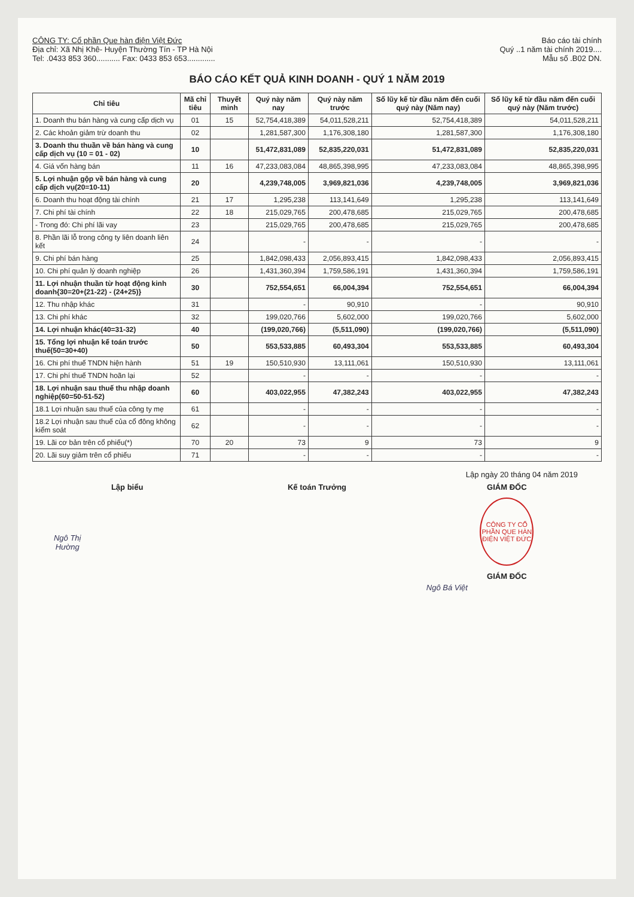CÔNG TY: Cổ phần Que hàn điện Việt Đức
Địa chỉ: Xã Nhị Khê- Huyện Thường Tín - TP Hà Nội
Tel: .0433 853 360........... Fax: 0433 853 653.............
Báo cáo tài chính
Quý ..1 năm tài chính 2019....
Mẫu số .B02 DN.
BÁO CÁO KẾT QUẢ KINH DOANH - QUÝ 1 NĂM 2019
| Chỉ tiêu | Mã chỉ tiêu | Thuyết minh | Quý này năm nay | Quý này năm trước | Số lũy kế từ đầu năm đến cuối quý này (Năm nay) | Số lũy kế từ đầu năm đến cuối quý này (Năm trước) |
| --- | --- | --- | --- | --- | --- | --- |
| 1. Doanh thu bán hàng và cung cấp dịch vụ | 01 | 15 | 52,754,418,389 | 54,011,528,211 | 52,754,418,389 | 54,011,528,211 |
| 2. Các khoản giảm trừ doanh thu | 02 | | 1,281,587,300 | 1,176,308,180 | 1,281,587,300 | 1,176,308,180 |
| 3. Doanh thu thuần về bán hàng và cung cấp dịch vụ (10 = 01 - 02) | 10 | | 51,472,831,089 | 52,835,220,031 | 51,472,831,089 | 52,835,220,031 |
| 4. Giá vốn hàng bán | 11 | 16 | 47,233,083,084 | 48,865,398,995 | 47,233,083,084 | 48,865,398,995 |
| 5. Lợi nhuận gộp về bán hàng và cung cấp dịch vụ(20=10-11) | 20 | | 4,239,748,005 | 3,969,821,036 | 4,239,748,005 | 3,969,821,036 |
| 6. Doanh thu hoạt động tài chính | 21 | 17 | 1,295,238 | 113,141,649 | 1,295,238 | 113,141,649 |
| 7. Chi phí tài chính | 22 | 18 | 215,029,765 | 200,478,685 | 215,029,765 | 200,478,685 |
| - Trong đó: Chi phí lãi vay | 23 | | 215,029,765 | 200,478,685 | 215,029,765 | 200,478,685 |
| 8. Phần lãi lỗ trong công ty liên doanh liên kết | 24 | | - | - | - | - |
| 9. Chi phí bán hàng | 25 | | 1,842,098,433 | 2,056,893,415 | 1,842,098,433 | 2,056,893,415 |
| 10. Chi phí quản lý doanh nghiệp | 26 | | 1,431,360,394 | 1,759,586,191 | 1,431,360,394 | 1,759,586,191 |
| 11. Lợi nhuận thuần từ hoạt động kinh doanh{30=20+(21-22) - (24+25)} | 30 | | 752,554,651 | 66,004,394 | 752,554,651 | 66,004,394 |
| 12. Thu nhập khác | 31 | | - | 90,910 | - | 90,910 |
| 13. Chi phí khác | 32 | | 199,020,766 | 5,602,000 | 199,020,766 | 5,602,000 |
| 14. Lợi nhuận khác(40=31-32) | 40 | | (199,020,766) | (5,511,090) | (199,020,766) | (5,511,090) |
| 15. Tổng lợi nhuận kế toán trước thuế(50=30+40) | 50 | | 553,533,885 | 60,493,304 | 553,533,885 | 60,493,304 |
| 16. Chi phí thuế TNDN hiện hành | 51 | 19 | 150,510,930 | 13,111,061 | 150,510,930 | 13,111,061 |
| 17. Chi phí thuế TNDN hoãn lại | 52 | | - | - | - | - |
| 18. Lợi nhuận sau thuế thu nhập doanh nghiệp(60=50-51-52) | 60 | | 403,022,955 | 47,382,243 | 403,022,955 | 47,382,243 |
| 18.1 Lợi nhuận sau thuế của công ty mẹ | 61 | | - | - | - | - |
| 18.2 Lợi nhuận sau thuế của cổ đông không kiểm soát | 62 | | - | - | - | - |
| 19. Lãi cơ bản trên cổ phiếu(*) | 70 | 20 | 73 | 9 | 73 | 9 |
| 20. Lãi suy giảm trên cổ phiếu | 71 | | - | - | - | - |
Lập ngày 20 tháng 04 năm 2019
Lập biểu
Ngô Thị Hường
Kế toán Trưởng GIÁM ĐỐC
CÔNG TY CỔ PHẦN QUE HÀN ĐIỆN VIỆT ĐỨC
GIÁM ĐỐC
Ngô Bá Việt